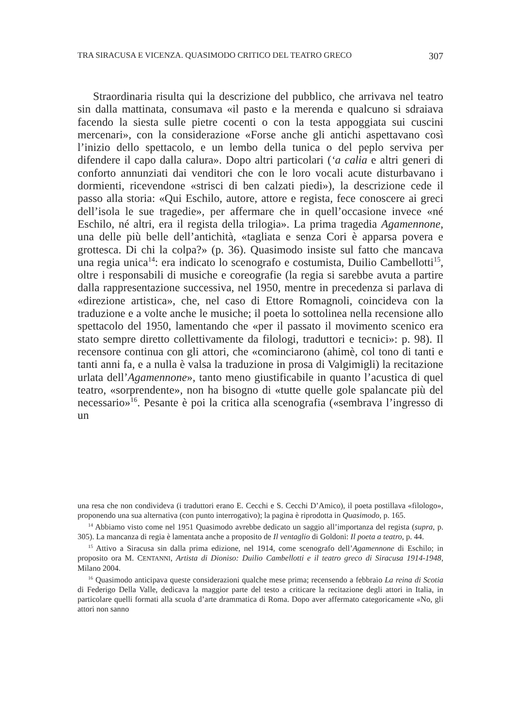TRA SIRACUSA E VICENZA. QUASIMODO CRITICO DEL TEATRO GRECO 307
Straordinaria risulta qui la descrizione del pubblico, che arrivava nel teatro sin dalla mattinata, consumava «il pasto e la merenda e qualcuno si sdraiava facendo la siesta sulle pietre cocenti o con la testa appoggiata sui cuscini mercenari», con la considerazione «Forse anche gli antichi aspettavano così l’inizio dello spettacolo, e un lembo della tunica o del peplo serviva per difendere il capo dalla calura». Dopo altri particolari (‘a calia e altri generi di conforto annunziati dai venditori che con le loro vocali acute disturbavano i dormienti, ricevendone «strisci di ben calzati piedi»), la descrizione cede il passo alla storia: «Qui Eschilo, autore, attore e regista, fece conoscere ai greci dell’isola le sue tragedie», per affermare che in quell’occasione invece «né Eschilo, né altri, era il regista della trilogia». La prima tragedia Agamennone, una delle più belle dell’antichità, «tagliata e senza Cori è apparsa povera e grottesca. Di chi la colpa?» (p. 36). Quasimodo insiste sul fatto che mancava una regia unica<sup>14</sup>: era indicato lo scenografo e costumista, Duilio Cambellotti<sup>15</sup>, oltre i responsabili di musiche e coreografie (la regia si sarebbe avuta a partire dalla rappresentazione successiva, nel 1950, mentre in precedenza si parlava di «direzione artistica», che, nel caso di Ettore Romagnoli, coincideva con la traduzione e a volte anche le musiche; il poeta lo sottolinea nella recensione allo spettacolo del 1950, lamentando che «per il passato il movimento scenico era stato sempre diretto collettivamente da filologi, traduttori e tecnici»: p. 98). Il recensore continua con gli attori, che «cominciarono (ahimè, col tono di tanti e tanti anni fa, e a nulla è valsa la traduzione in prosa di Valgimigli) la recitazione urlata dell’Agamennone», tanto meno giustificabile in quanto l’acustica di quel teatro, «sorprendente», non ha bisogno di «tutte quelle gole spalancate più del necessario»<sup>16</sup>. Pesante è poi la critica alla scenografia («sembrava l’ingresso di un
una resa che non condivideva (i traduttori erano E. Cecchi e S. Cecchi D’Amico), il poeta postillava «filologo», proponendo una sua alternativa (con punto interrogativo); la pagina è riprodotta in Quasimodo, p. 165.
<sup>14</sup> Abbiamo visto come nel 1951 Quasimodo avrebbe dedicato un saggio all’importanza del regista (supra, p. 305). La mancanza di regia è lamentata anche a proposito de Il ventaglio di Goldoni: Il poeta a teatro, p. 44.
<sup>15</sup> Attivo a Siracusa sin dalla prima edizione, nel 1914, come scenografo dell’Agamennone di Eschilo; in proposito ora M. CENTANNI, Artista di Dioniso: Duilio Cambellotti e il teatro greco di Siracusa 1914-1948, Milano 2004.
<sup>16</sup> Quasimodo anticipava queste considerazioni qualche mese prima; recensendo a febbraio La reina di Scotia di Federigo Della Valle, dedicava la maggior parte del testo a criticare la recitazione degli attori in Italia, in particolare quelli formati alla scuola d’arte drammatica di Roma. Dopo aver affermato categoricamente «No, gli attori non sanno